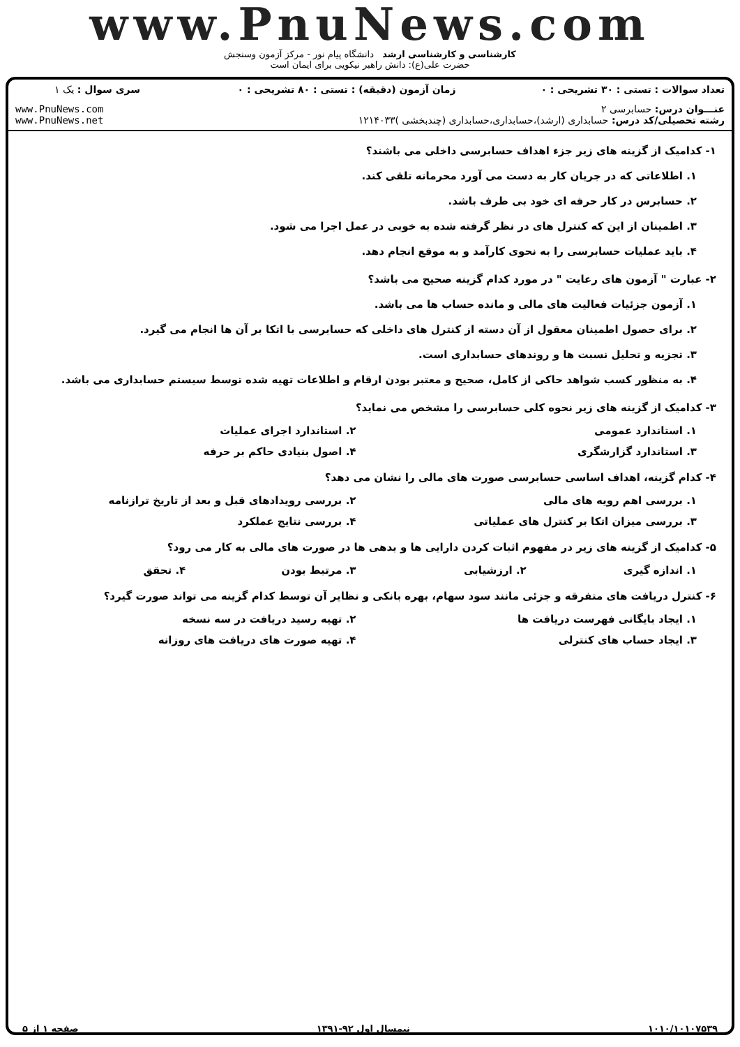www.PnuNews.com
کارشناسی و کارشناسی ارشد دانشگاه پیام نور - مرکز آزمون وسنجش
حضرت علی(ع): دانش راهبر نیکویی برای ایمان است
| تعداد سوالات : تستی : ۳۰ تشریحی : ۰ | زمان آزمون (دقیقه) : تستی : ۸۰ تشریحی : ۰ | سری سوال : یک ۱ |
| عنـــوان درس: حسابرسی ۲ رشته تحصیلی/کد درس: حسابداری (ارشد)،حسابداری،حسابداری (چندبخشی )۱۲۱۴۰۳۳ | | www.PnuNews.com www.PnuNews.net |
۱- کدامیک از گزینه های زیر جزء اهداف حسابرسی داخلی می باشند؟
۱. اطلاعاتی که در جریان کار به دست می آورد محرمانه تلقی کند.
۲. حسابرس در کار حرفه ای خود بی طرف باشد.
۳. اطمینان از این که کنترل های در نظر گرفته شده به خوبی در عمل اجرا می شود.
۴. باید عملیات حسابرسی را به نحوی کارآمد و به موقع انجام دهد.
۲- عبارت " آزمون های رعایت " در مورد کدام گزینه صحیح می باشد؟
۱. آزمون جزئیات فعالیت های مالی و مانده حساب ها می باشد.
۲. برای حصول اطمینان معقول از آن دسته از کنترل های داخلی که حسابرسی با اتکا بر آن ها انجام می گیرد.
۳. تجزیه و تحلیل نسبت ها و روندهای حسابداری است.
۴. به منظور کسب شواهد حاکی از کامل، صحیح و معتبر بودن ارقام و اطلاعات تهیه شده توسط سیستم حسابداری می باشد.
۳- کدامیک از گزینه های زیر نحوه کلی حسابرسی را مشخص می نماید؟
۱. استاندارد عمومی ۲. استاندارد اجرای عملیات
۳. استاندارد گزارشگری ۴. اصول بنیادی حاکم بر حرفه
۴- کدام گزینه، اهداف اساسی حسابرسی صورت های مالی را نشان می دهد؟
۱. بررسی اهم رویه های مالی ۲. بررسی رویدادهای قبل و بعد از تاریخ ترازنامه
۳. بررسی میزان اتکا بر کنترل های عملیاتی ۴. بررسی نتایج عملکرد
۵- کدامیک از گزینه های زیر در مفهوم اثبات کردن دارایی ها و بدهی ها در صورت های مالی به کار می رود؟
۱. اندازه گیری ۲. ارزشیابی ۳. مرتبط بودن ۴. تحقق
۶- کنترل دریافت های متفرقه و جزئی مانند سود سهام، بهره بانکی و نظایر آن توسط کدام گزینه می تواند صورت گیرد؟
۱. ایجاد بایگانی فهرست دریافت ها ۲. تهیه رسید دریافت در سه نسخه
۳. ایجاد حساب های کنترلی ۴. تهیه صورت های دریافت های روزانه
۱۰۱۰/۱۰۱۰۷۵۳۹ نیمسال اول ۹۲-۱۳۹۱ صفحه ۱ از ۵